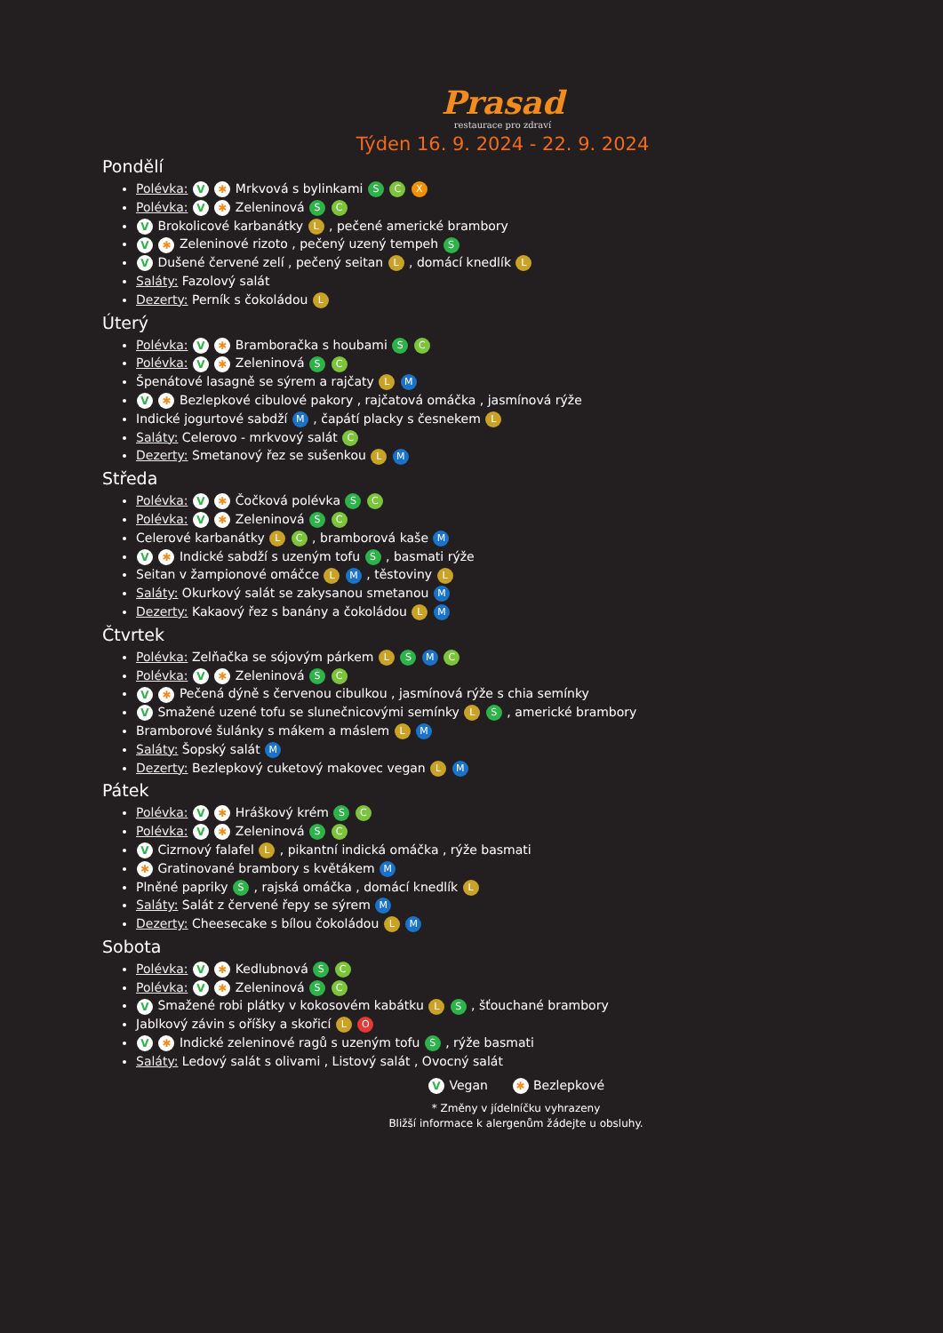Prasad
restaurace pro zdraví
Týden 16. 9. 2024 - 22. 9. 2024
Pondělí
Polévka: V ✱ Mrkvová s bylinkami S C X
Polévka: V ✱ Zeleninová S C
V Brokolicové karbanátky L , pečené americké brambory
V ✱ Zeleninové rizoto , pečený uzený tempeh S
V Dušené červené zelí , pečený seitan L , domácí knedlík L
Saláty: Fazolový salát
Dezerty: Perník s čokoládou L
Úterý
Polévka: V ✱ Bramboračka s houbami S C
Polévka: V ✱ Zeleninová S C
Špenátové lasagně se sýrem a rajčaty L M
V ✱ Bezlepkové cibulové pakory , rajčatová omáčka , jasmínová rýže
Indické jogurtové sabdží M , čapátí placky s česnekem L
Saláty: Celerovo - mrkvový salát C
Dezerty: Smetanový řez se sušenkou L M
Středa
Polévka: V ✱ Čočková polévka S C
Polévka: V ✱ Zeleninová S C
Celerové karbanátky L C , bramborová kaše M
V ✱ Indické sabdží s uzeným tofu S , basmati rýže
Seitan v žampionové omáčce L M , těstoviny L
Saláty: Okurkový salát se zakysanou smetanou M
Dezerty: Kakaový řez s banány a čokoládou L M
Čtvrtek
Polévka: Zelňačka se sójovým párkem L S M C
Polévka: V ✱ Zeleninová S C
V ✱ Pečená dýně s červenou cibulkou , jasmínová rýže s chia semínky
V Smažené uzené tofu se slunečnicovými semínky L S , americké brambory
Bramborové šulánky s mákem a máslem L M
Saláty: Šopský salát M
Dezerty: Bezlepkový cuketový makovec vegan L M
Pátek
Polévka: V ✱ Hráškový krém S C
Polévka: V ✱ Zeleninová S C
V Cizrnový falafel L , pikantní indická omáčka , rýže basmati
✱ Gratinované brambory s květákem M
Plněné papriky S , rajská omáčka , domácí knedlík L
Saláty: Salát z červené řepy se sýrem M
Dezerty: Cheesecake s bílou čokoládou L M
Sobota
Polévka: V ✱ Kedlubnová S C
Polévka: V ✱ Zeleninová S C
V Smažené robi plátky v kokosovém kabátku L S , šťouchané brambory
Jablkový závin s oříšky a skořicí L O
V ✱ Indické zeleninové ragů s uzeným tofu S , rýže basmati
Saláty: Ledový salát s olivami , Listový salát , Ovocný salát
V Vegan ✱ Bezlepkové
* Změny v jídelníčku vyhrazeny
Bližší informace k alergenům žádejte u obsluhy.